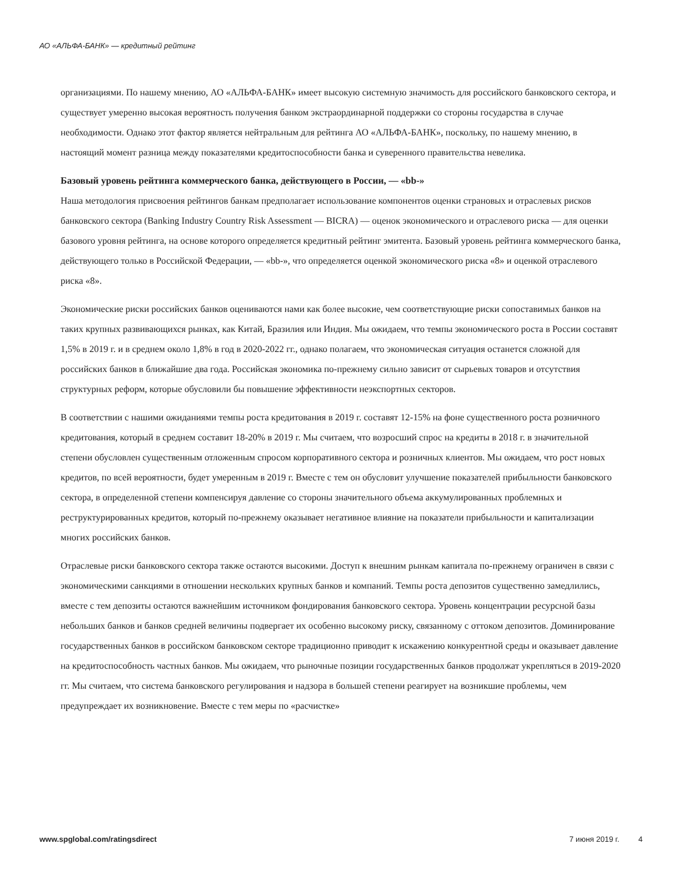АО «АЛЬФА-БАНК» — кредитный рейтинг
организациями. По нашему мнению, АО «АЛЬФА-БАНК» имеет высокую системную значимость для российского банковского сектора, и существует умеренно высокая вероятность получения банком экстраординарной поддержки со стороны государства в случае необходимости. Однако этот фактор является нейтральным для рейтинга АО «АЛЬФА-БАНК», поскольку, по нашему мнению, в настоящий момент разница между показателями кредитоспособности банка и суверенного правительства невелика.
Базовый уровень рейтинга коммерческого банка, действующего в России, — «bb-»
Наша методология присвоения рейтингов банкам предполагает использование компонентов оценки страновых и отраслевых рисков банковского сектора (Banking Industry Country Risk Assessment — BICRA) — оценок экономического и отраслевого риска — для оценки базового уровня рейтинга, на основе которого определяется кредитный рейтинг эмитента. Базовый уровень рейтинга коммерческого банка, действующего только в Российской Федерации, — «bb-», что определяется оценкой экономического риска «8» и оценкой отраслевого риска «8».
Экономические риски российских банков оцениваются нами как более высокие, чем соответствующие риски сопоставимых банков на таких крупных развивающихся рынках, как Китай, Бразилия или Индия. Мы ожидаем, что темпы экономического роста в России составят 1,5% в 2019 г. и в среднем около 1,8% в год в 2020-2022 гг., однако полагаем, что экономическая ситуация останется сложной для российских банков в ближайшие два года. Российская экономика по-прежнему сильно зависит от сырьевых товаров и отсутствия структурных реформ, которые обусловили бы повышение эффективности неэкспортных секторов.
В соответствии с нашими ожиданиями темпы роста кредитования в 2019 г. составят 12-15% на фоне существенного роста розничного кредитования, который в среднем составит 18-20% в 2019 г. Мы считаем, что возросший спрос на кредиты в 2018 г. в значительной степени обусловлен существенным отложенным спросом корпоративного сектора и розничных клиентов. Мы ожидаем, что рост новых кредитов, по всей вероятности, будет умеренным в 2019 г. Вместе с тем он обусловит улучшение показателей прибыльности банковского сектора, в определенной степени компенсируя давление со стороны значительного объема аккумулированных проблемных и реструктурированных кредитов, который по-прежнему оказывает негативное влияние на показатели прибыльности и капитализации многих российских банков.
Отраслевые риски банковского сектора также остаются высокими. Доступ к внешним рынкам капитала по-прежнему ограничен в связи с экономическими санкциями в отношении нескольких крупных банков и компаний. Темпы роста депозитов существенно замедлились, вместе с тем депозиты остаются важнейшим источником фондирования банковского сектора. Уровень концентрации ресурсной базы небольших банков и банков средней величины подвергает их особенно высокому риску, связанному с оттоком депозитов. Доминирование государственных банков в российском банковском секторе традиционно приводит к искажению конкурентной среды и оказывает давление на кредитоспособность частных банков. Мы ожидаем, что рыночные позиции государственных банков продолжат укрепляться в 2019-2020 гг. Мы считаем, что система банковского регулирования и надзора в большей степени реагирует на возникшие проблемы, чем предупреждает их возникновение. Вместе с тем меры по «расчистке»
www.spglobal.com/ratingsdirect 7 июня 2019 г. 4